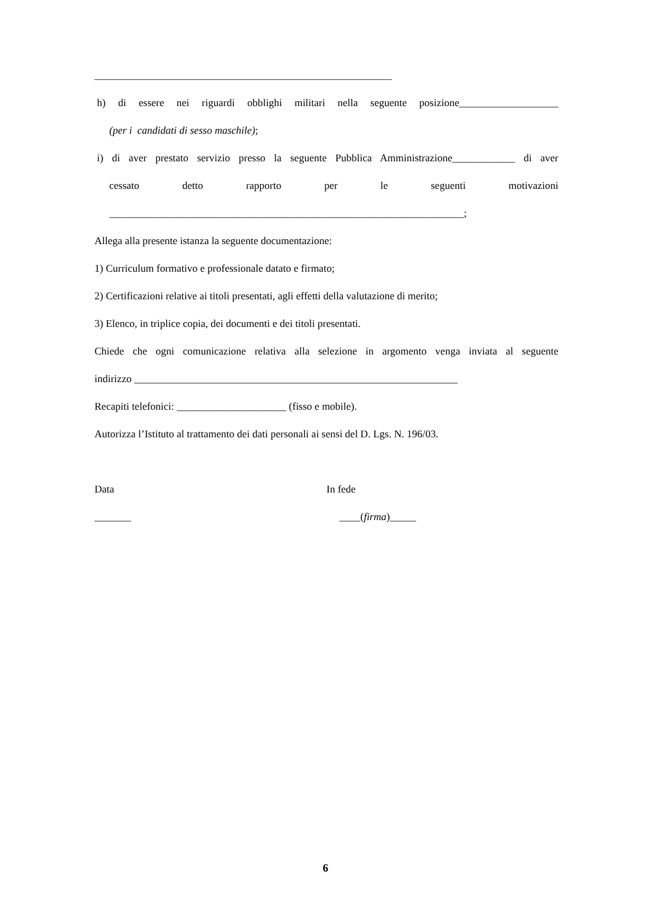_________________________________________________________
h) di essere nei riguardi obblighi militari nella seguente posizione___________________
(per i candidati di sesso maschile);
i) di aver prestato servizio presso la seguente Pubblica Amministrazione____________ di aver
cessato detto rapporto per le seguenti motivazioni
____________________________________________________________________;
Allega alla presente istanza la seguente documentazione:
1) Curriculum formativo e professionale datato e firmato;
2) Certificazioni relative ai titoli presentati, agli effetti della valutazione di merito;
3) Elenco, in triplice copia, dei documenti e dei titoli presentati.
Chiede che ogni comunicazione relativa alla selezione in argomento venga inviata al seguente
indirizzo ______________________________________________________________
Recapiti telefonici: _____________________ (fisso e mobile).
Autorizza l’Istituto al trattamento dei dati personali ai sensi del D. Lgs. N. 196/03.
Data
_______
In fede
____(firma)_____
6